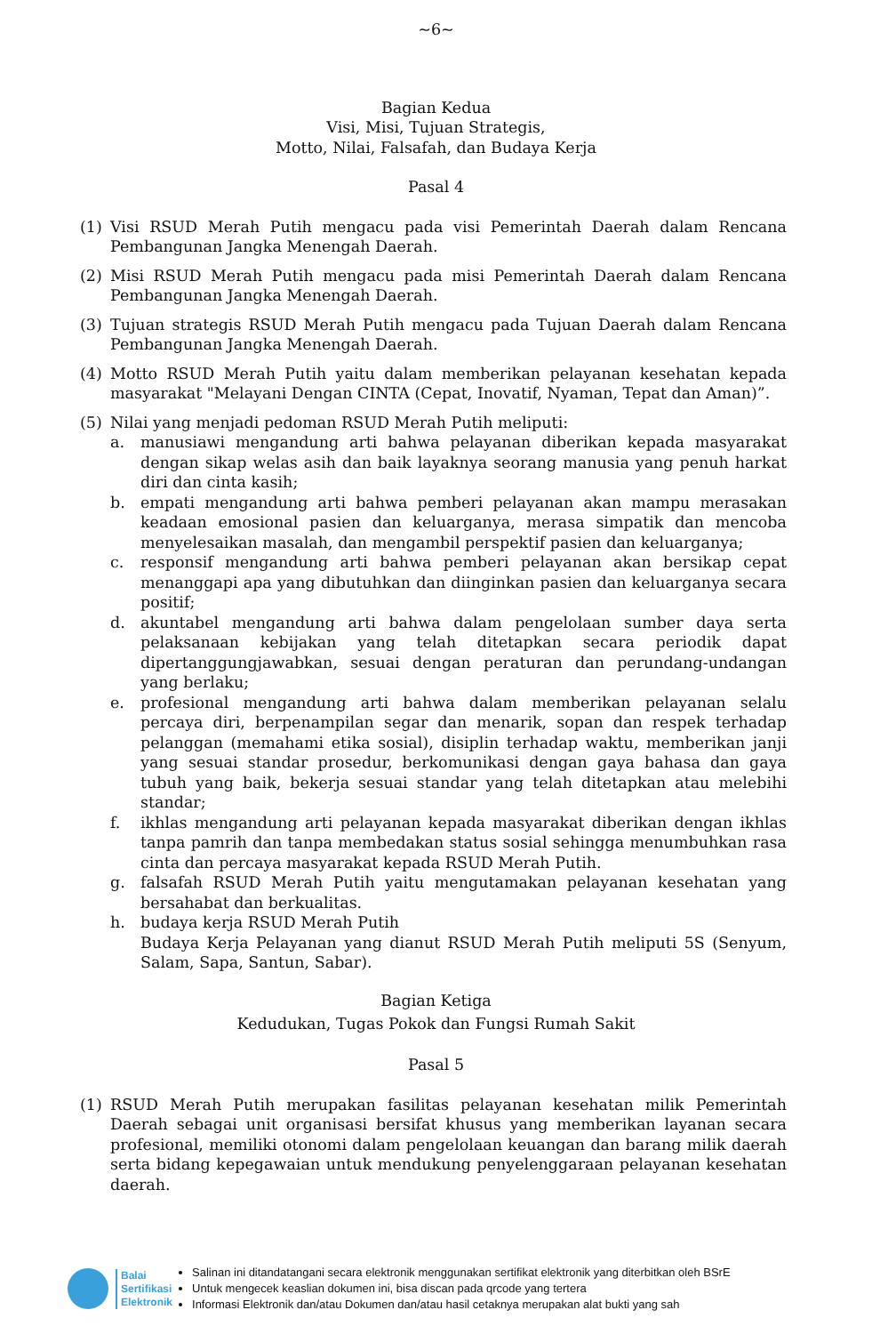~6~
Bagian Kedua
Visi, Misi, Tujuan Strategis,
Motto, Nilai, Falsafah, dan Budaya Kerja
Pasal 4
(1) Visi RSUD Merah Putih mengacu pada visi Pemerintah Daerah dalam Rencana Pembangunan Jangka Menengah Daerah.
(2) Misi RSUD Merah Putih mengacu pada misi Pemerintah Daerah dalam Rencana Pembangunan Jangka Menengah Daerah.
(3) Tujuan strategis RSUD Merah Putih mengacu pada Tujuan Daerah dalam Rencana Pembangunan Jangka Menengah Daerah.
(4) Motto RSUD Merah Putih yaitu dalam memberikan pelayanan kesehatan kepada masyarakat "Melayani Dengan CINTA (Cepat, Inovatif, Nyaman, Tepat dan Aman)”.
(5) Nilai yang menjadi pedoman RSUD Merah Putih meliputi:
a. manusiawi mengandung arti bahwa pelayanan diberikan kepada masyarakat dengan sikap welas asih dan baik layaknya seorang manusia yang penuh harkat diri dan cinta kasih;
b. empati mengandung arti bahwa pemberi pelayanan akan mampu merasakan keadaan emosional pasien dan keluarganya, merasa simpatik dan mencoba menyelesaikan masalah, dan mengambil perspektif pasien dan keluarganya;
c. responsif mengandung arti bahwa pemberi pelayanan akan bersikap cepat menanggapi apa yang dibutuhkan dan diinginkan pasien dan keluarganya secara positif;
d. akuntabel mengandung arti bahwa dalam pengelolaan sumber daya serta pelaksanaan kebijakan yang telah ditetapkan secara periodik dapat dipertanggungjawabkan, sesuai dengan peraturan dan perundang-undangan yang berlaku;
e. profesional mengandung arti bahwa dalam memberikan pelayanan selalu percaya diri, berpenampilan segar dan menarik, sopan dan respek terhadap pelanggan (memahami etika sosial), disiplin terhadap waktu, memberikan janji yang sesuai standar prosedur, berkomunikasi dengan gaya bahasa dan gaya tubuh yang baik, bekerja sesuai standar yang telah ditetapkan atau melebihi standar;
f. ikhlas mengandung arti pelayanan kepada masyarakat diberikan dengan ikhlas tanpa pamrih dan tanpa membedakan status sosial sehingga menumbuhkan rasa cinta dan percaya masyarakat kepada RSUD Merah Putih.
g. falsafah RSUD Merah Putih yaitu mengutamakan pelayanan kesehatan yang bersahabat dan berkualitas.
h. budaya kerja RSUD Merah Putih
Budaya Kerja Pelayanan yang dianut RSUD Merah Putih meliputi 5S (Senyum, Salam, Sapa, Santun, Sabar).
Bagian Ketiga
Kedudukan, Tugas Pokok dan Fungsi Rumah Sakit
Pasal 5
(1) RSUD Merah Putih merupakan fasilitas pelayanan kesehatan milik Pemerintah Daerah sebagai unit organisasi bersifat khusus yang memberikan layanan secara profesional, memiliki otonomi dalam pengelolaan keuangan dan barang milik daerah serta bidang kepegawaian untuk mendukung penyelenggaraan pelayanan kesehatan daerah.
Balai
Sertifikasi
Elektronik
Salinan ini ditandatangani secara elektronik menggunakan sertifikat elektronik yang diterbitkan oleh BSrE
Untuk mengecek keaslian dokumen ini, bisa discan pada qrcode yang tertera
Informasi Elektronik dan/atau Dokumen dan/atau hasil cetaknya merupakan alat bukti yang sah